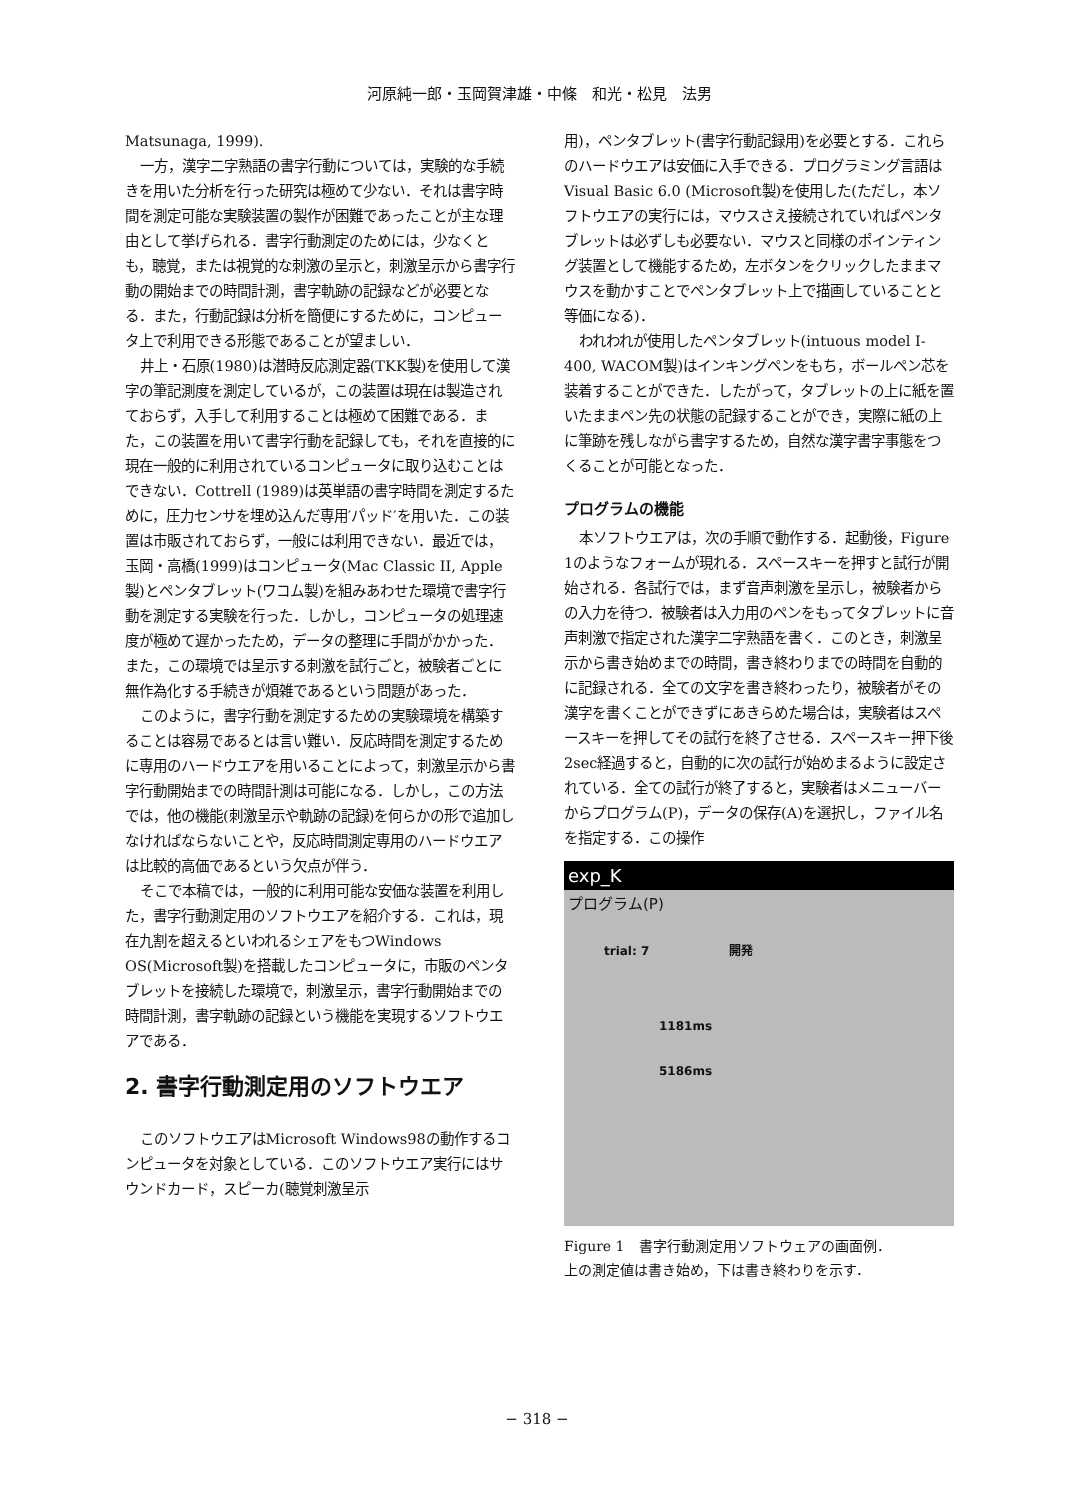河原純一郎・玉岡賀津雄・中條　和光・松見　法男
Matsunaga, 1999).
一方，漢字二字熟語の書字行動については，実験的な手続きを用いた分析を行った研究は極めて少ない．それは書字時間を測定可能な実験装置の製作が困難であったことが主な理由として挙げられる．書字行動測定のためには，少なくとも，聴覚，または視覚的な刺激の呈示と，刺激呈示から書字行動の開始までの時間計測，書字軌跡の記録などが必要となる．また，行動記録は分析を簡便にするために，コンピュータ上で利用できる形態であることが望ましい．
井上・石原(1980)は潜時反応測定器(TKK製)を使用して漢字の筆記測度を測定しているが，この装置は現在は製造されておらず，入手して利用することは極めて困難である．また，この装置を用いて書字行動を記録しても，それを直接的に現在一般的に利用されているコンピュータに取り込むことはできない．Cottrell (1989)は英単語の書字時間を測定するために，圧力センサを埋め込んだ専用′パッド′を用いた．この装置は市販されておらず，一般には利用できない．最近では，玉岡・高橋(1999)はコンピュータ(Mac Classic II, Apple製)とペンタブレット(ワコム製)を組みあわせた環境で書字行動を測定する実験を行った．しかし，コンピュータの処理速度が極めて遅かったため，データの整理に手間がかかった．また，この環境では呈示する刺激を試行ごと，被験者ごとに無作為化する手続きが煩雑であるという問題があった．
このように，書字行動を測定するための実験環境を構築することは容易であるとは言い難い．反応時間を測定するために専用のハードウエアを用いることによって，刺激呈示から書字行動開始までの時間計測は可能になる．しかし，この方法では，他の機能(刺激呈示や軌跡の記録)を何らかの形で追加しなければならないことや，反応時間測定専用のハードウエアは比較的高価であるという欠点が伴う．
そこで本稿では，一般的に利用可能な安価な装置を利用した，書字行動測定用のソフトウエアを紹介する．これは，現在九割を超えるといわれるシェアをもつWindows OS(Microsoft製)を搭載したコンピュータに，市販のペンタブレットを接続した環境で，刺激呈示，書字行動開始までの時間計測，書字軌跡の記録という機能を実現するソフトウエアである．
2. 書字行動測定用のソフトウエア
このソフトウエアはMicrosoft Windows98の動作するコンピュータを対象としている．このソフトウエア実行にはサウンドカード，スピーカ(聴覚刺激呈示
用)，ペンタブレット(書字行動記録用)を必要とする．これらのハードウエアは安価に入手できる．プログラミング言語はVisual Basic 6.0 (Microsoft製)を使用した(ただし，本ソフトウエアの実行には，マウスさえ接続されていればペンタブレットは必ずしも必要ない．マウスと同様のポインティング装置として機能するため，左ボタンをクリックしたままマウスを動かすことでペンタブレット上で描画していることと等価になる)．
われわれが使用したペンタブレット(intuous model I-400, WACOM製)はインキングペンをもち，ボールペン芯を装着することができた．したがって，タブレットの上に紙を置いたままペン先の状態の記録することができ，実際に紙の上に筆跡を残しながら書字するため，自然な漢字書字事態をつくることが可能となった．
プログラムの機能
本ソフトウエアは，次の手順で動作する．起動後，Figure 1のようなフォームが現れる．スペースキーを押すと試行が開始される．各試行では，まず音声刺激を呈示し，被験者からの入力を待つ．被験者は入力用のペンをもってタブレットに音声刺激で指定された漢字二字熟語を書く．このとき，刺激呈示から書き始めまでの時間，書き終わりまでの時間を自動的に記録される．全ての文字を書き終わったり，被験者がその漢字を書くことができずにあきらめた場合は，実験者はスペースキーを押してその試行を終了させる．スペースキー押下後2sec経過すると，自動的に次の試行が始めまるように設定されている．全ての試行が終了すると，実験者はメニューバーからプログラム(P)，データの保存(A)を選択し，ファイル名を指定する．この操作
exp_K
プログラム(P)
trial: 7 開発
1181ms
5186ms
Figure 1　書字行動測定用ソフトウェアの画面例．
上の測定値は書き始め，下は書き終わりを示す．
− 318 −